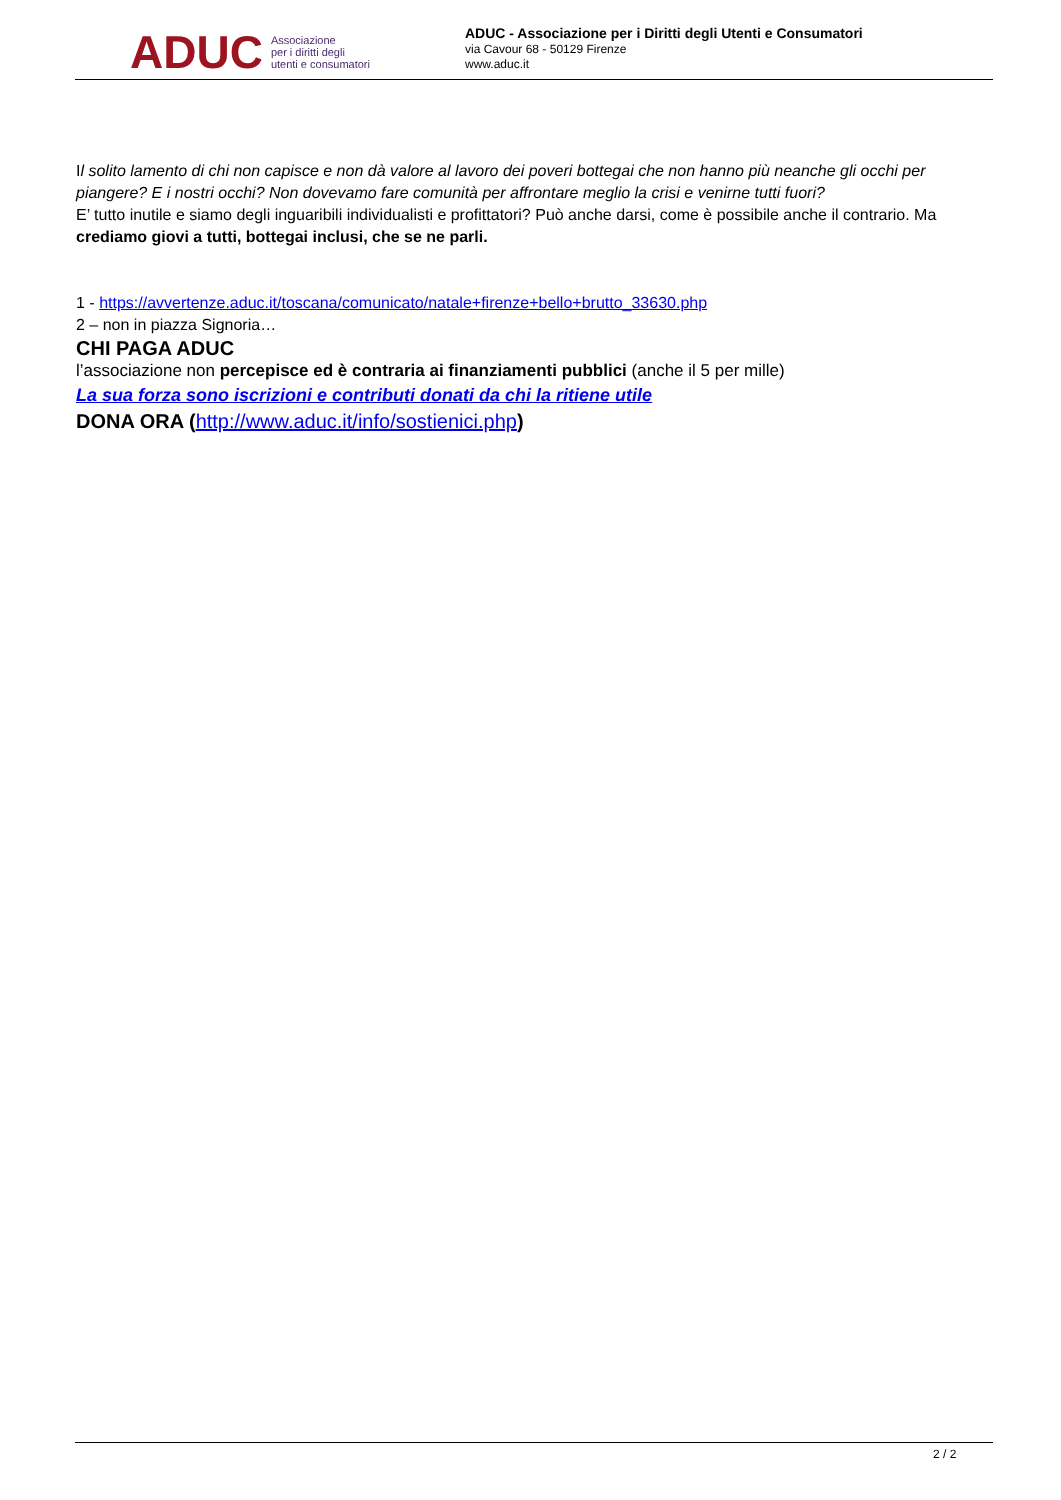ADUC Associazione
per i diritti degli
utenti e consumatori
ADUC - Associazione per i Diritti degli Utenti e Consumatori
via Cavour 68 - 50129 Firenze
www.aduc.it
Il solito lamento di chi non capisce e non dà valore al lavoro dei poveri bottegai che non hanno più neanche gli occhi per piangere? E i nostri occhi? Non dovevamo fare comunità per affrontare meglio la crisi e venirne tutti fuori?
E’ tutto inutile e siamo degli inguaribili individualisti e profittatori? Può anche darsi, come è possibile anche il contrario. Ma crediamo giovi a tutti, bottegai inclusi, che se ne parli.
1 - https://avvertenze.aduc.it/toscana/comunicato/natale+firenze+bello+brutto_33630.php
2 – non in piazza Signoria…
CHI PAGA ADUC
l’associazione non percepisce ed è contraria ai finanziamenti pubblici (anche il 5 per mille)
La sua forza sono iscrizioni e contributi donati da chi la ritiene utile
DONA ORA (http://www.aduc.it/info/sostienici.php)
2 / 2